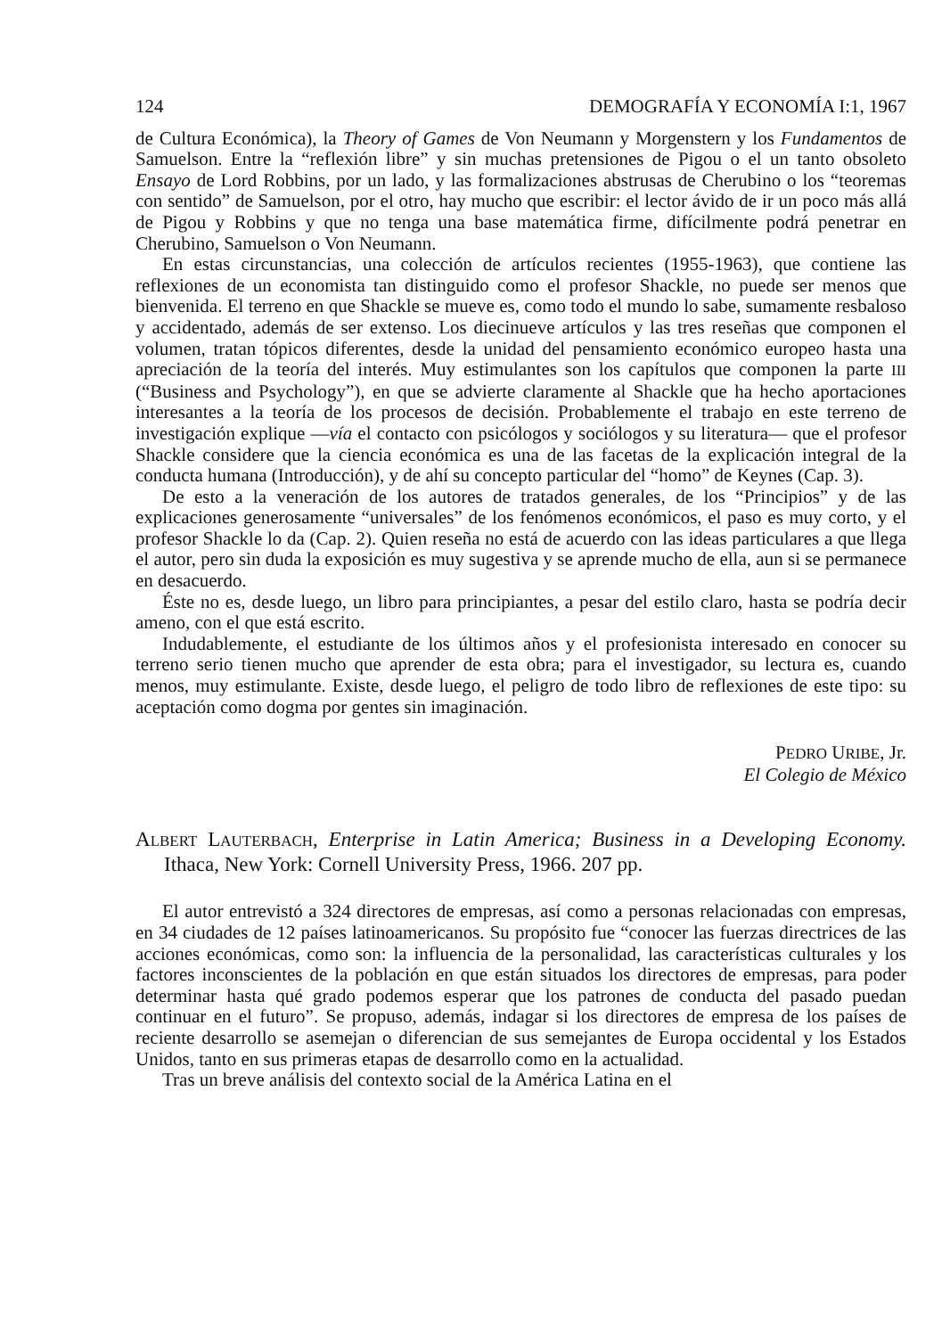124 DEMOGRAFÍA Y ECONOMÍA I:1, 1967
de Cultura Económica), la Theory of Games de Von Neumann y Morgenstern y los Fundamentos de Samuelson. Entre la “reflexión libre” y sin muchas pretensiones de Pigou o el un tanto obsoleto Ensayo de Lord Robbins, por un lado, y las formalizaciones abstrusas de Cherubino o los “teoremas con sentido” de Samuelson, por el otro, hay mucho que escribir: el lector ávido de ir un poco más allá de Pigou y Robbins y que no tenga una base matemática firme, difícilmente podrá penetrar en Cherubino, Samuelson o Von Neumann.
En estas circunstancias, una colección de artículos recientes (1955-1963), que contiene las reflexiones de un economista tan distinguido como el profesor Shackle, no puede ser menos que bienvenida. El terreno en que Shackle se mueve es, como todo el mundo lo sabe, sumamente resbaloso y accidentado, además de ser extenso. Los diecinueve artículos y las tres reseñas que componen el volumen, tratan tópicos diferentes, desde la unidad del pensamiento económico europeo hasta una apreciación de la teoría del interés. Muy estimulantes son los capítulos que componen la parte III (“Business and Psychology”), en que se advierte claramente al Shackle que ha hecho aportaciones interesantes a la teoría de los procesos de decisión. Probablemente el trabajo en este terreno de investigación explique —vía el contacto con psicólogos y sociólogos y su literatura— que el profesor Shackle considere que la ciencia económica es una de las facetas de la explicación integral de la conducta humana (Introducción), y de ahí su concepto particular del “homo” de Keynes (Cap. 3).
De esto a la veneración de los autores de tratados generales, de los “Principios” y de las explicaciones generosamente “universales” de los fenómenos económicos, el paso es muy corto, y el profesor Shackle lo da (Cap. 2). Quien reseña no está de acuerdo con las ideas particulares a que llega el autor, pero sin duda la exposición es muy sugestiva y se aprende mucho de ella, aun si se permanece en desacuerdo.
Éste no es, desde luego, un libro para principiantes, a pesar del estilo claro, hasta se podría decir ameno, con el que está escrito.
Indudablemente, el estudiante de los últimos años y el profesionista interesado en conocer su terreno serio tienen mucho que aprender de esta obra; para el investigador, su lectura es, cuando menos, muy estimulante. Existe, desde luego, el peligro de todo libro de reflexiones de este tipo: su aceptación como dogma por gentes sin imaginación.
PEDRO URIBE, Jr.
El Colegio de México
ALBERT LAUTERBACH, Enterprise in Latin America; Business in a Developing Economy. Ithaca, New York: Cornell University Press, 1966. 207 pp.
El autor entrevistó a 324 directores de empresas, así como a personas relacionadas con empresas, en 34 ciudades de 12 países latinoamericanos. Su propósito fue “conocer las fuerzas directrices de las acciones económicas, como son: la influencia de la personalidad, las características culturales y los factores inconscientes de la población en que están situados los directores de empresas, para poder determinar hasta qué grado podemos esperar que los patrones de conducta del pasado puedan continuar en el futuro”. Se propuso, además, indagar si los directores de empresa de los países de reciente desarrollo se asemejan o diferencian de sus semejantes de Europa occidental y los Estados Unidos, tanto en sus primeras etapas de desarrollo como en la actualidad.
Tras un breve análisis del contexto social de la América Latina en el